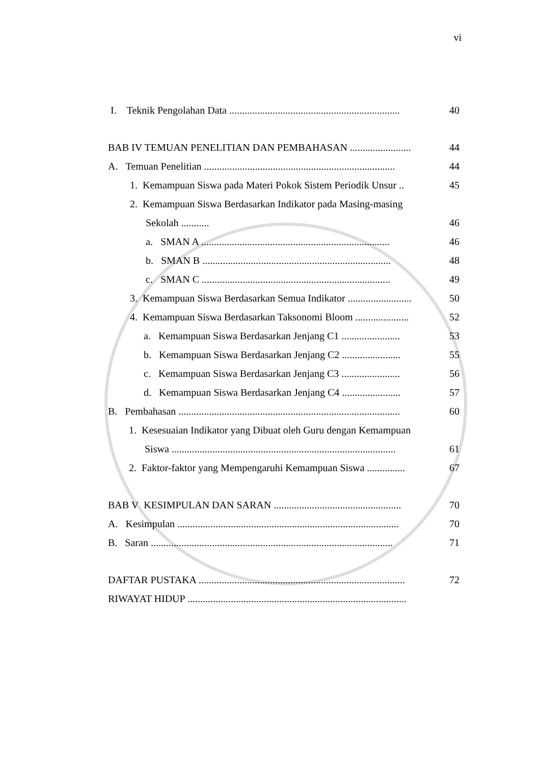vi
I. Teknik Pengolahan Data ................................................................... 40
BAB IV TEMUAN PENELITIAN DAN PEMBAHASAN ........................ 44
A. Temuan Penelitian ........................................................................... 44
1. Kemampuan Siswa pada Materi Pokok Sistem Periodik Unsur .. 45
2. Kemampuan Siswa Berdasarkan Indikator pada Masing-masing
Sekolah ........... 46
a. SMAN A .......................................................................... 46
b. SMAN B .......................................................................... 48
c. SMAN C .......................................................................... 49
3. Kemampuan Siswa Berdasarkan Semua Indikator ......................... 50
4. Kemampuan Siswa Berdasarkan Taksonomi Bloom ..................... 52
a. Kemampuan Siswa Berdasarkan Jenjang C1 ....................... 53
b. Kemampuan Siswa Berdasarkan Jenjang C2 ....................... 55
c. Kemampuan Siswa Berdasarkan Jenjang C3 ....................... 56
d. Kemampuan Siswa Berdasarkan Jenjang C4 ....................... 57
B. Pembahasan ....................................................................................... 60
1. Kesesuaian Indikator yang Dibuat oleh Guru dengan Kemampuan
Siswa ........................................................................................ 61
2. Faktor-faktor yang Mempengaruhi Kemampuan Siswa ............... 67
BAB V KESIMPULAN DAN SARAN .................................................. 70
A. Kesimpulan ....................................................................................... 70
B. Saran ............................................................................................... 71
DAFTAR PUSTAKA ................................................................................. 72
RIWAYAT HIDUP ......................................................................................